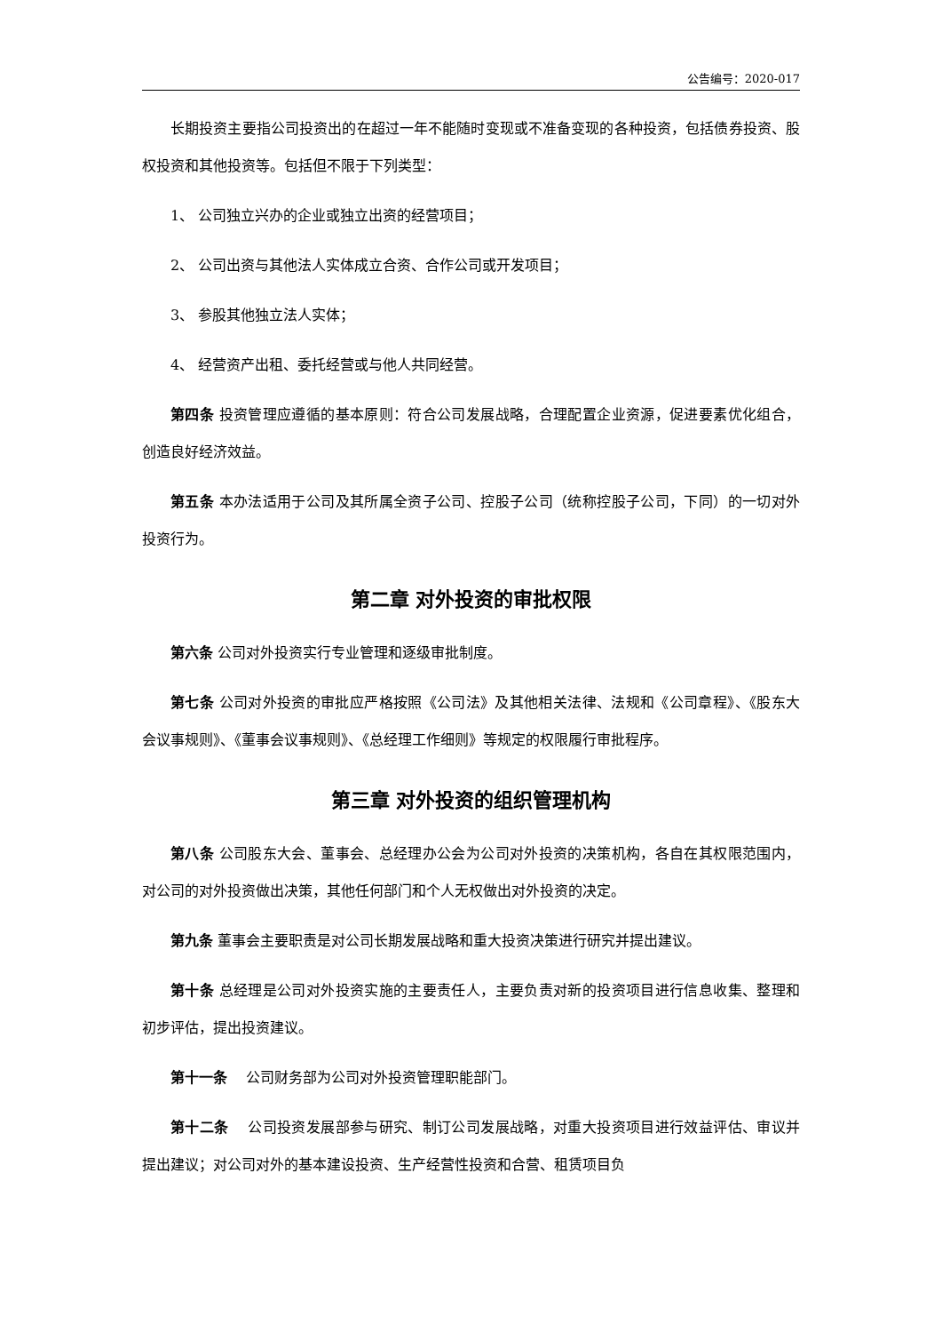公告编号：2020-017
长期投资主要指公司投资出的在超过一年不能随时变现或不准备变现的各种投资，包括债券投资、股权投资和其他投资等。包括但不限于下列类型：
1、 公司独立兴办的企业或独立出资的经营项目；
2、 公司出资与其他法人实体成立合资、合作公司或开发项目；
3、 参股其他独立法人实体；
4、 经营资产出租、委托经营或与他人共同经营。
第四条 投资管理应遵循的基本原则：符合公司发展战略，合理配置企业资源，促进要素优化组合，创造良好经济效益。
第五条 本办法适用于公司及其所属全资子公司、控股子公司（统称控股子公司，下同）的一切对外投资行为。
第二章 对外投资的审批权限
第六条 公司对外投资实行专业管理和逐级审批制度。
第七条 公司对外投资的审批应严格按照《公司法》及其他相关法律、法规和《公司章程》、《股东大会议事规则》、《董事会议事规则》、《总经理工作细则》等规定的权限履行审批程序。
第三章 对外投资的组织管理机构
第八条 公司股东大会、董事会、总经理办公会为公司对外投资的决策机构，各自在其权限范围内，对公司的对外投资做出决策，其他任何部门和个人无权做出对外投资的决定。
第九条 董事会主要职责是对公司长期发展战略和重大投资决策进行研究并提出建议。
第十条 总经理是公司对外投资实施的主要责任人，主要负责对新的投资项目进行信息收集、整理和初步评估，提出投资建议。
第十一条　 公司财务部为公司对外投资管理职能部门。
第十二条　 公司投资发展部参与研究、制订公司发展战略，对重大投资项目进行效益评估、审议并提出建议；对公司对外的基本建设投资、生产经营性投资和合营、租赁项目负